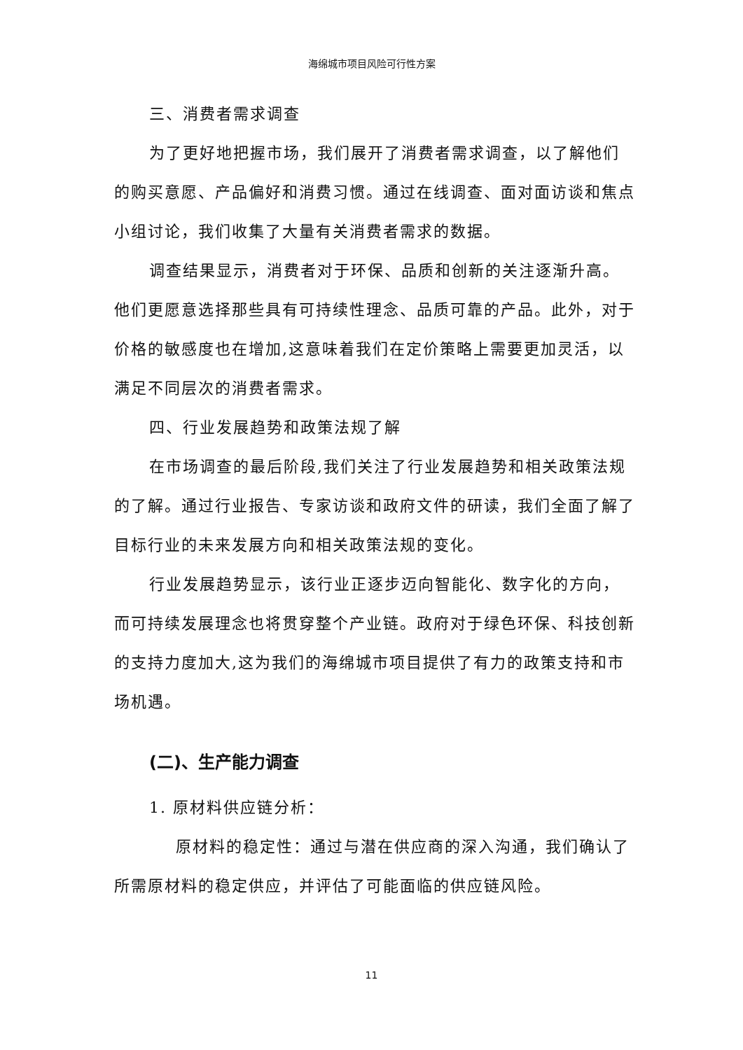海绵城市项目风险可行性方案
三、消费者需求调查
为了更好地把握市场，我们展开了消费者需求调查，以了解他们的购买意愿、产品偏好和消费习惯。通过在线调查、面对面访谈和焦点小组讨论，我们收集了大量有关消费者需求的数据。
调查结果显示，消费者对于环保、品质和创新的关注逐渐升高。他们更愿意选择那些具有可持续性理念、品质可靠的产品。此外，对于价格的敏感度也在增加,这意味着我们在定价策略上需要更加灵活，以满足不同层次的消费者需求。
四、行业发展趋势和政策法规了解
在市场调查的最后阶段,我们关注了行业发展趋势和相关政策法规的了解。通过行业报告、专家访谈和政府文件的研读，我们全面了解了目标行业的未来发展方向和相关政策法规的变化。
行业发展趋势显示，该行业正逐步迈向智能化、数字化的方向，而可持续发展理念也将贯穿整个产业链。政府对于绿色环保、科技创新的支持力度加大,这为我们的海绵城市项目提供了有力的政策支持和市场机遇。
(二)、生产能力调查
1. 原材料供应链分析：
原材料的稳定性：通过与潜在供应商的深入沟通，我们确认了所需原材料的稳定供应，并评估了可能面临的供应链风险。
11